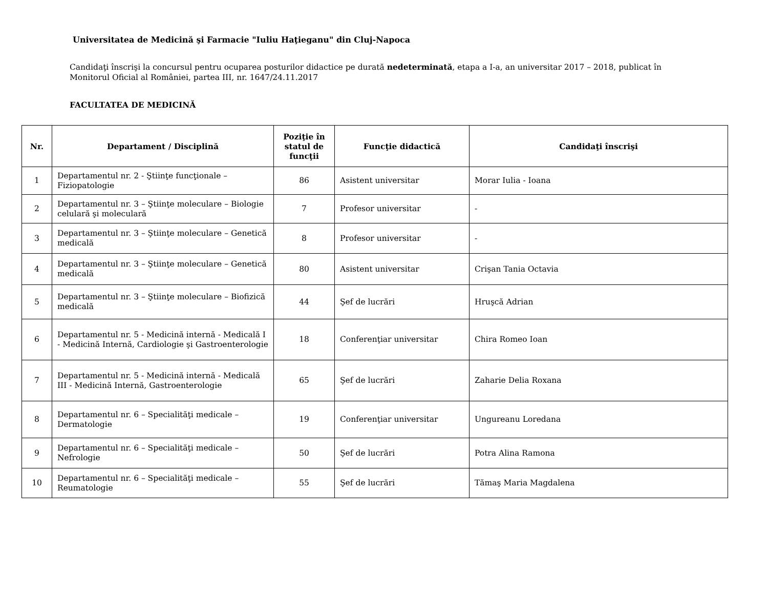Universitatea de Medicină şi Farmacie "Iuliu Haţieganu" din Cluj-Napoca
Candidaţi înscrişi la concursul pentru ocuparea posturilor didactice pe durată nedeterminată, etapa a I-a, an universitar 2017 – 2018, publicat în Monitorul Oficial al României, partea III, nr. 1647/24.11.2017
FACULTATEA DE MEDICINĂ
| Nr. | Departament / Disciplină | Poziţie în statul de funcţii | Funcţie didactică | Candidaţi înscrişi |
| --- | --- | --- | --- | --- |
| 1 | Departamentul nr. 2 - Ştiinţe funcţionale – Fiziopatologie | 86 | Asistent universitar | Morar Iulia - Ioana |
| 2 | Departamentul nr. 3 – Ştiinţe moleculare – Biologie celulară şi moleculară | 7 | Profesor universitar | - |
| 3 | Departamentul nr. 3 – Ştiinţe moleculare – Genetică medicală | 8 | Profesor universitar | - |
| 4 | Departamentul nr. 3 – Ştiinţe moleculare – Genetică medicală | 80 | Asistent universitar | Crişan Tania Octavia |
| 5 | Departamentul nr. 3 – Ştiinţe moleculare – Biofizică medicală | 44 | Şef de lucrări | Hruşcă Adrian |
| 6 | Departamentul nr. 5 - Medicină internă - Medicală I - Medicină Internă, Cardiologie şi Gastroenterologie | 18 | Conferenţiar universitar | Chira Romeo Ioan |
| 7 | Departamentul nr. 5 - Medicină internă - Medicală III - Medicină Internă, Gastroenterologie | 65 | Şef de lucrări | Zaharie Delia Roxana |
| 8 | Departamentul nr. 6 – Specialităţi medicale – Dermatologie | 19 | Conferenţiar universitar | Ungureanu Loredana |
| 9 | Departamentul nr. 6 – Specialităţi medicale – Nefrologie | 50 | Şef de lucrări | Potra Alina Ramona |
| 10 | Departamentul nr. 6 – Specialităţi medicale – Reumatologie | 55 | Şef de lucrări | Tămaş Maria Magdalena |